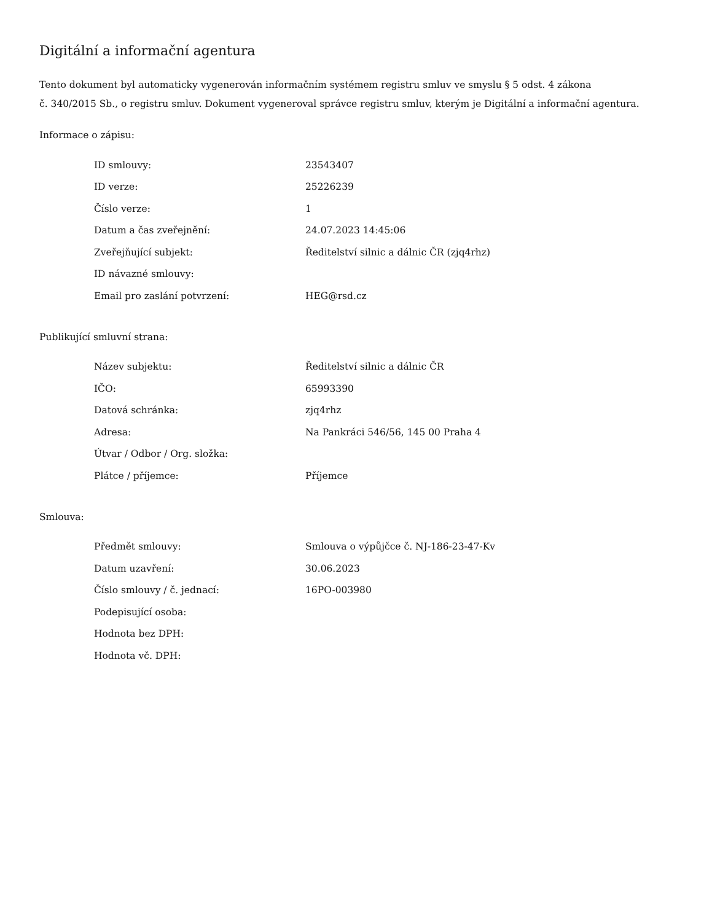Digitální a informační agentura
Tento dokument byl automaticky vygenerován informačním systémem registru smluv ve smyslu § 5 odst. 4 zákona
č. 340/2015 Sb., o registru smluv. Dokument vygeneroval správce registru smluv, kterým je Digitální a informační agentura.
Informace o zápisu:
| ID smlouvy: | 23543407 |
| ID verze: | 25226239 |
| Číslo verze: | 1 |
| Datum a čas zveřejnění: | 24.07.2023 14:45:06 |
| Zveřejňující subjekt: | Ředitelství silnic a dálnic ČR (zjq4rhz) |
| ID návazné smlouvy: | |
| Email pro zaslání potvrzení: | HEG@rsd.cz |
Publikující smluvní strana:
| Název subjektu: | Ředitelství silnic a dálnic ČR |
| IČO: | 65993390 |
| Datová schránka: | zjq4rhz |
| Adresa: | Na Pankráci 546/56, 145 00 Praha 4 |
| Útvar / Odbor / Org. složka: | |
| Plátce / příjemce: | Příjemce |
Smlouva:
| Předmět smlouvy: | Smlouva o výpůjčce č. NJ-186-23-47-Kv |
| Datum uzavření: | 30.06.2023 |
| Číslo smlouvy / č. jednací: | 16PO-003980 |
| Podepisující osoba: | |
| Hodnota bez DPH: | |
| Hodnota vč. DPH: | |